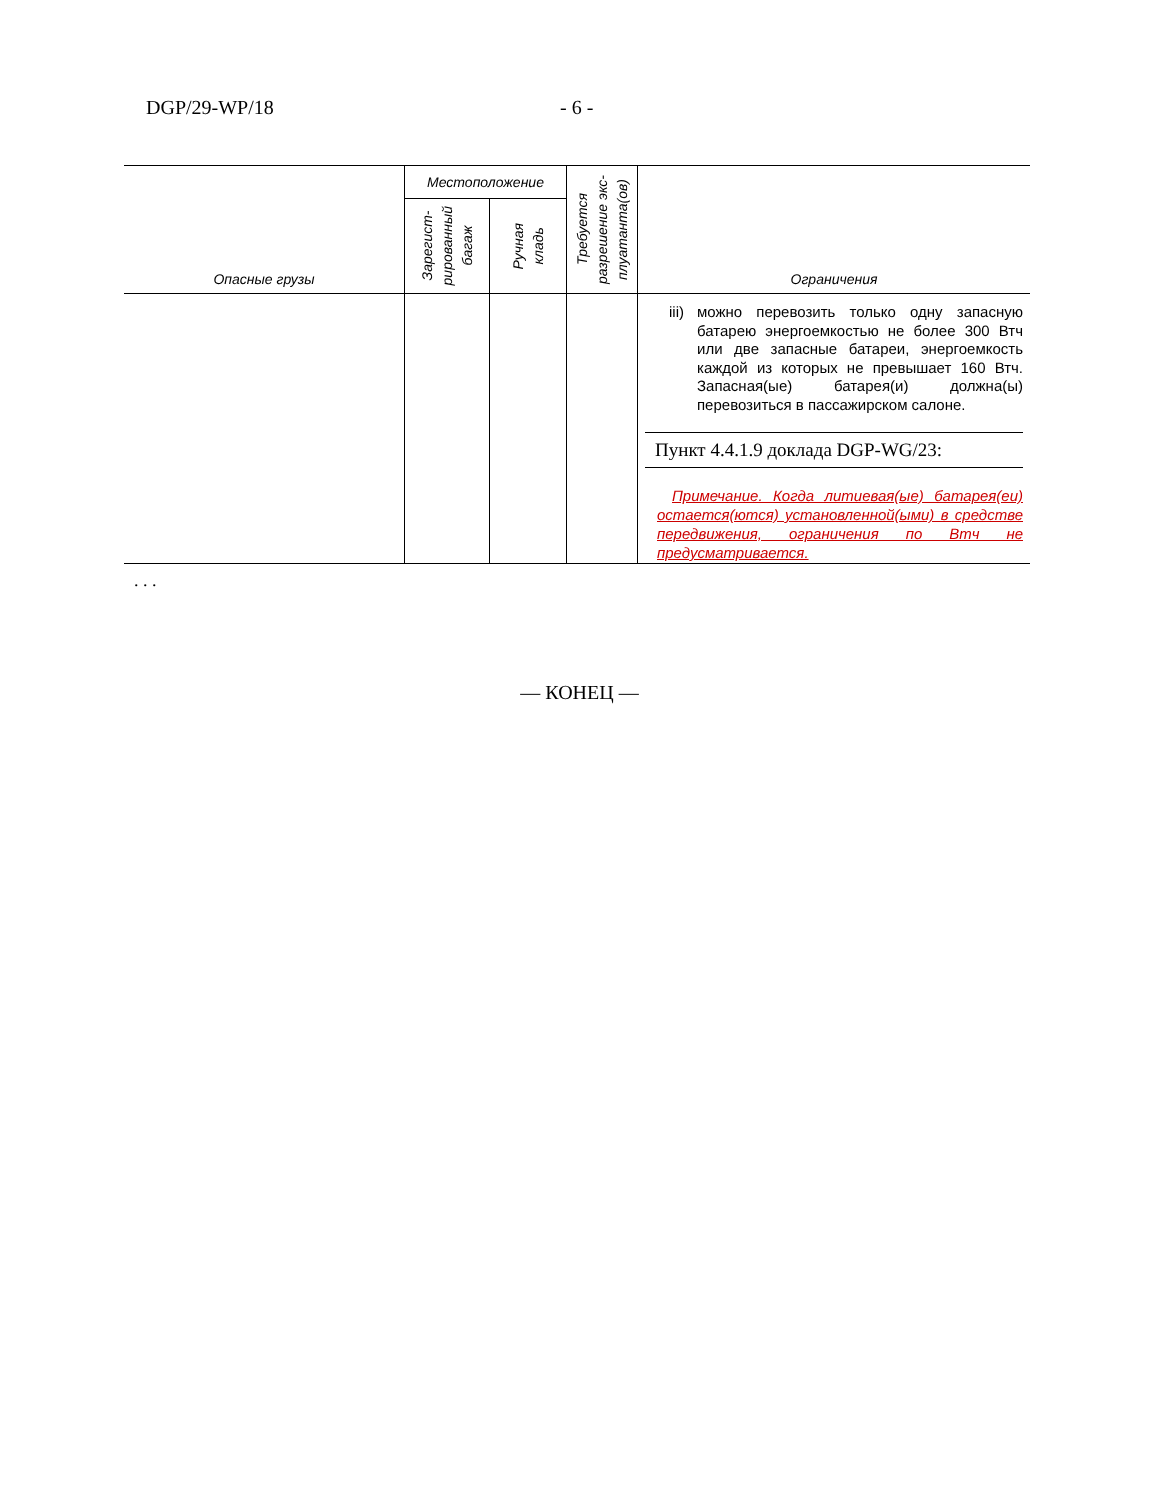DGP/29-WP/18 - 6 -
| Опасные грузы | Местоположение | | Требуется разрешение экс- плуатанта(ов) | Ограничения |
| --- | --- | --- | --- | --- |
| | Зарегист- рированный багаж | Ручная кладь | | |
| | | | | iii) можно перевозить только одну запасную батарею энергоемкостью не более 300 Втч или две запасные батареи, энергоемкость каждой из которых не превышает 160 Втч. Запасная(ые) батарея(и) должна(ы) перевозиться в пассажирском салоне. Пункт 4.4.1.9 доклада DGP-WG/23: Примечание. Когда литиевая(ые) батарея(еи) остается(ются) установленной(ыми) в средстве передвижения, ограничения по Втч не предусматривается. |
. . .
— КОНЕЦ —